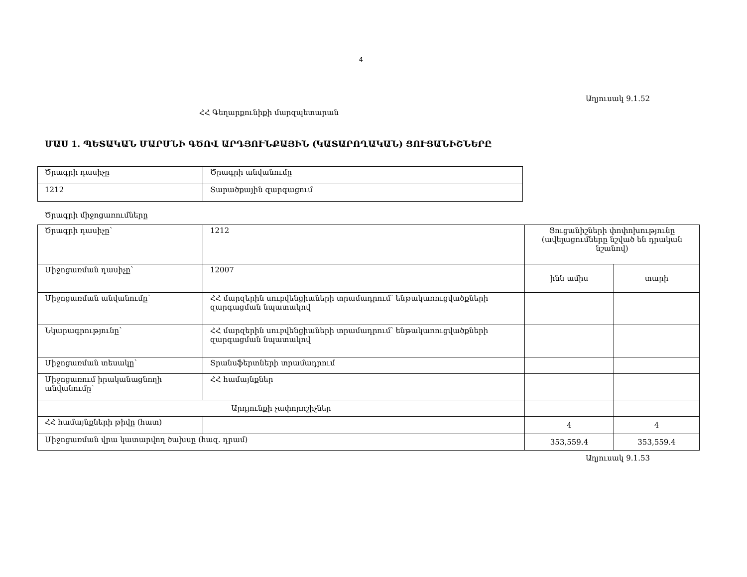4
Աղյուսակ 9.1.52
ՀՀ Գեղարքունիքի մարզպետարան
ՄԱՍ 1. ՊԵՏԱԿԱՆ ՄԱՐՄՆԻ ԳԾՈՎ ԱՐԴՅՈՒՆՔԱՅԻՆ (ԿԱՏԱՐՈՂԱԿԱՆ) ՑՈՒՑԱՆԻՇՆԵՐԸ
| Ծրագրի դասիչը | Ծրագրի անվանումը |
| 1212 | Տարածքային զարգացում |
Ծրագրի միջոցառումները
| Ծրագրի դասիչը՝ | 1212 | Ցուցանիշների փոփոխությունը (ավելացումները նշված են դրական նշանով) | |
| Միջոցառման դասիչը՝ | 12007 | ինն ամիս | տարի |
| Միջոցառման անվանումը՝ | ՀՀ մարզերին սուբվենցիաների տրամադրում՝ ենթակառուցվածքների զարգացման նպատակով | | |
| Նկարագրությունը՝ | ՀՀ մարզերին սուբվենցիաների տրամադրում՝ ենթակառուցվածքների զարգացման նպատակով | | |
| Միջոցառման տեսակը՝ | Տրանսֆերտների տրամադրում | | |
| Միջոցառում իրականացնողի անվանումը՝ | ՀՀ համայնքներ | | |
| Արդյունքի չափորոշիչներ | | | |
| ՀՀ համայնքների թիվը (հատ) | | 4 | 4 |
| Միջոցառման վրա կատարվող ծախսը (հազ. դրամ) | | 353,559.4 | 353,559.4 |
Աղյուսակ 9.1.53